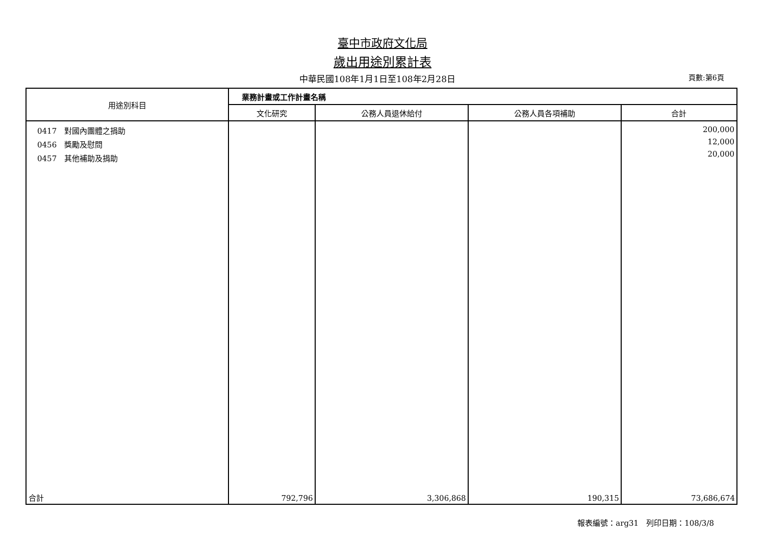臺中市政府文化局
歲出用途別累計表
中華民國108年1月1日至108年2月28日
頁數:第6頁
| 用途別科目 | 業務計畫或工作計畫名稱 | | | |
| --- | --- | --- | --- | --- |
| | 文化研究 | 公務人員退休給付 | 公務人員各項補助 | 合計 |
| 0417 對國內團體之捐助 0456 獎勵及慰問 0457 其他補助及捐助 | | | | 200,000 12,000 20,000 |
| 合計 | 792,796 | 3,306,868 | 190,315 | 73,686,674 |
報表編號：arg31　列印日期：108/3/8